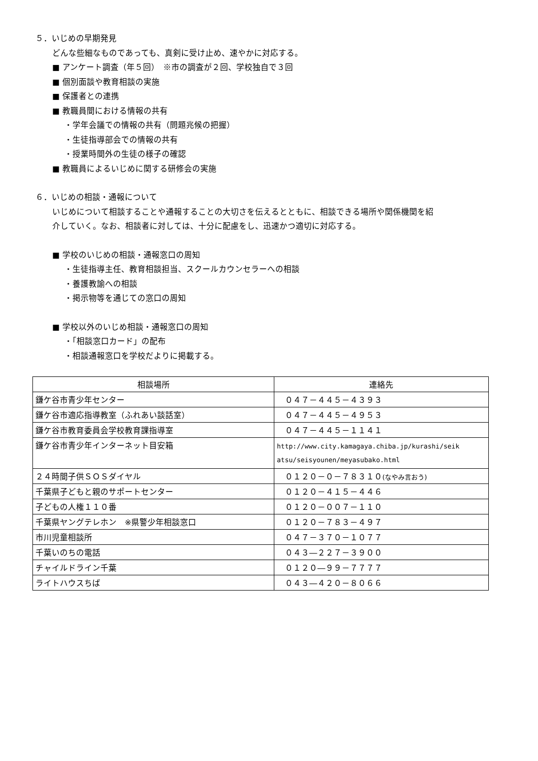５．いじめの早期発見
どんな些細なものであっても、真剣に受け止め、速やかに対応する。
■ アンケート調査（年５回）　※市の調査が２回、学校独自で３回
■ 個別面談や教育相談の実施
■ 保護者との連携
■ 教職員間における情報の共有
・学年会議での情報の共有（問題兆候の把握）
・生徒指導部会での情報の共有
・授業時間外の生徒の様子の確認
■ 教職員によるいじめに関する研修会の実施
６．いじめの相談・通報について
いじめについて相談することや通報することの大切さを伝えるとともに、相談できる場所や関係機関を紹
介していく。なお、相談者に対しては、十分に配慮をし、迅速かつ適切に対応する。
■ 学校のいじめの相談・通報窓口の周知
・生徒指導主任、教育相談担当、スクールカウンセラーへの相談
・養護教諭への相談
・掲示物等を通じての窓口の周知
■ 学校以外のいじめ相談・通報窓口の周知
・「相談窓口カード」の配布
・相談通報窓口を学校だよりに掲載する。
| 相談場所 | 連絡先 |
| --- | --- |
| 鎌ケ谷市青少年センター | ０４７－４４５－４３９３ |
| 鎌ケ谷市適応指導教室（ふれあい談話室） | ０４７－４４５－４９５３ |
| 鎌ケ谷市教育委員会学校教育課指導室 | ０４７－４４５－１１４１ |
| 鎌ケ谷市青少年インターネット目安箱 | http://www.city.kamagaya.chiba.jp/kurashi/seik atsu/seisyounen/meyasubako.html |
| ２４時間子供ＳＯＳダイヤル | ０１２０－０－７８３１０ (なやみ言おう) |
| 千葉県子どもと親のサポートセンター | ０１２０－４１５－４４６ |
| 子どもの人権１１０番 | ０１２０－００７－１１０ |
| 千葉県ヤングテレホン ※県警少年相談窓口 | ０１２０－７８３－４９７ |
| 市川児童相談所 | ０４７－３７０－１０７７ |
| 千葉いのちの電話 | ０４３―２２７－３９００ |
| チャイルドライン千葉 | ０１２０―９９－７７７７ |
| ライトハウスちば | ０４３―４２０－８０６６ |